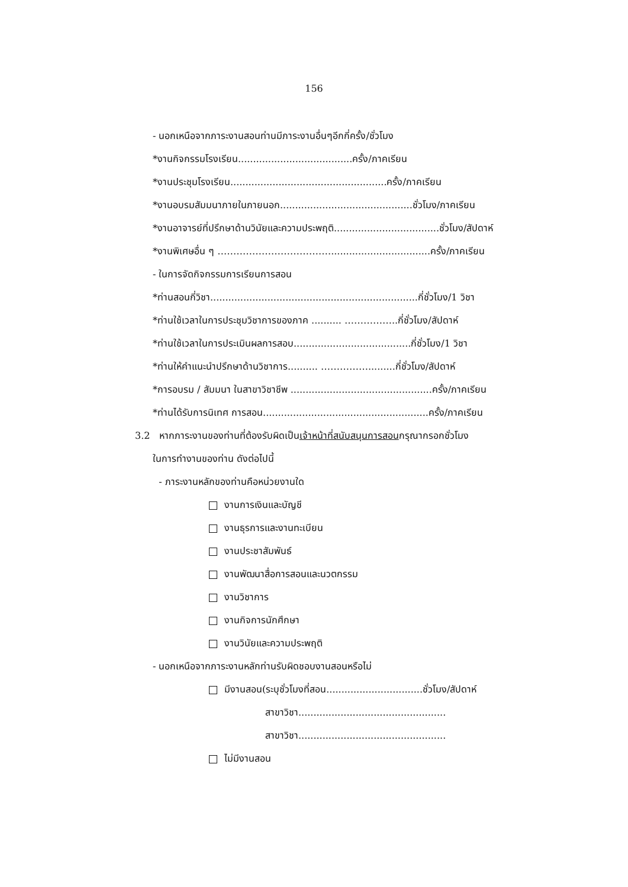156
- นอกเหนือจากภาระงานสอนท่านมีภาระงานอื่นๆอีกกี่ครั้ง/ชั่วโมง
*งานกิจกรรมโรงเรียน......................................ครั้ง/ภาคเรียน
*งานประชุมโรงเรียน....................................................ครั้ง/ภาคเรียน
*งานอบรมสัมมนาภายในภายนอก............................................ชั่วโมง/ภาคเรียน
*งานอาจารย์ที่ปรึกษาด้านวินัยและความประพฤติ...................................ชั่วโมง/สัปดาห์
*งานพิเศษอื่น ๆ ……………………………….................................ครั้ง/ภาคเรียน
- ในการจัดกิจกรรมการเรียนการสอน
*ท่านสอนกี่วิชา.....................................................................กี่ชั่วโมง/1 วิชา
*ท่านใช้เวลาในการประชุมวิชาการของภาค .......... ……………..กี่ชั่วโมง/สัปดาห์
*ท่านใช้เวลาในการประเมินผลการสอบ.......................................กี่ชั่วโมง/1 วิชา
*ท่านให้คำแนะนำปรึกษาด้านวิชาการ.......... …………….........กี่ชั่วโมง/สัปดาห์
*การอบรม / สัมมนา ในสาขาวิชาชีพ ...............................................ครั้ง/ภาคเรียน
*ท่านได้รับการนิเทศ การสอน.......................................................ครั้ง/ภาคเรียน
3.2 หากภาระงานของท่านที่ต้องรับผิดเป็นเจ้าหน้าที่สนับสนุนการสอนกรุณากรอกชั่วโมง
ในการทำงานของท่าน ดังต่อไปนี้
- ภาระงานหลักของท่านคือหน่วยงานใด
งานการเงินและบัญชี
งานธุรการและงานทะเบียน
งานประชาสัมพันธ์
งานพัฒนาสื่อการสอนและนวตกรรม
งานวิชาการ
งานกิจการนักศึกษา
งานวินัยและความประพฤติ
- นอกเหนือจากภาระงานหลักท่านรับผิดชอบงานสอนหรือไม่
มีงานสอน(ระบุชั่วโมงที่สอน................................ชั่วโมง/สัปดาห์
สาขาวิชา.................................................
สาขาวิชา.................................................
ไม่มีงานสอน